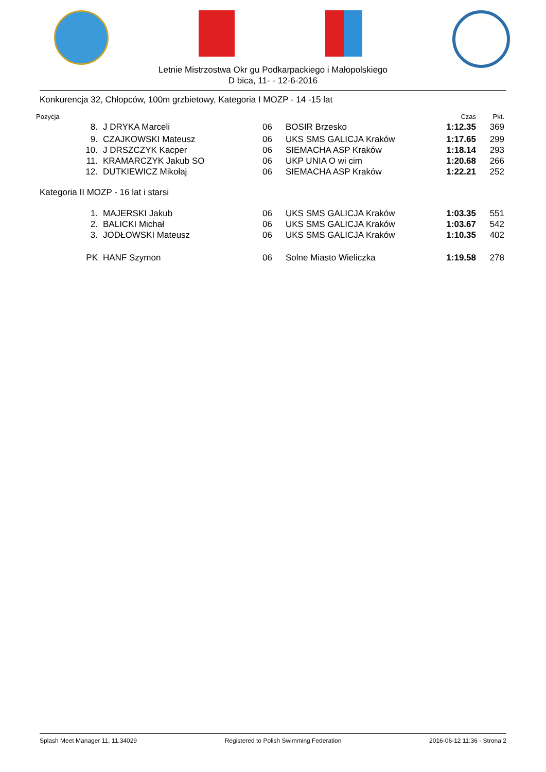Letnie Mistrzostwa Okr gu Podkarpackiego i Małopolskiego
D bica, 11- - 12-6-2016
Konkurencja 32, Chłopców, 100m grzbietowy, Kategoria I MOZP - 14 -15 lat
| Pozycja | | | | Czas | Pkt. |
| 8. | J DRYKA Marceli | 06 | BOSIR Brzesko | 1:12.35 | 369 |
| 9. | CZAJKOWSKI Mateusz | 06 | UKS SMS GALICJA Kraków | 1:17.65 | 299 |
| 10. | J DRSZCZYK Kacper | 06 | SIEMACHA ASP Kraków | 1:18.14 | 293 |
| 11. | KRAMARCZYK Jakub SO | 06 | UKP UNIA O wi cim | 1:20.68 | 266 |
| 12. | DUTKIEWICZ Mikołaj | 06 | SIEMACHA ASP Kraków | 1:22.21 | 252 |
| Kategoria II MOZP - 16 lat i starsi | | | | | |
| 1. | MAJERSKI Jakub | 06 | UKS SMS GALICJA Kraków | 1:03.35 | 551 |
| 2. | BALICKI Michał | 06 | UKS SMS GALICJA Kraków | 1:03.67 | 542 |
| 3. | JODŁOWSKI Mateusz | 06 | UKS SMS GALICJA Kraków | 1:10.35 | 402 |
| PK | HANF Szymon | 06 | Solne Miasto Wieliczka | 1:19.58 | 278 |
Splash Meet Manager 11, 11.34029 Registered to Polish Swimming Federation 2016-06-12 11:36 - Strona 2